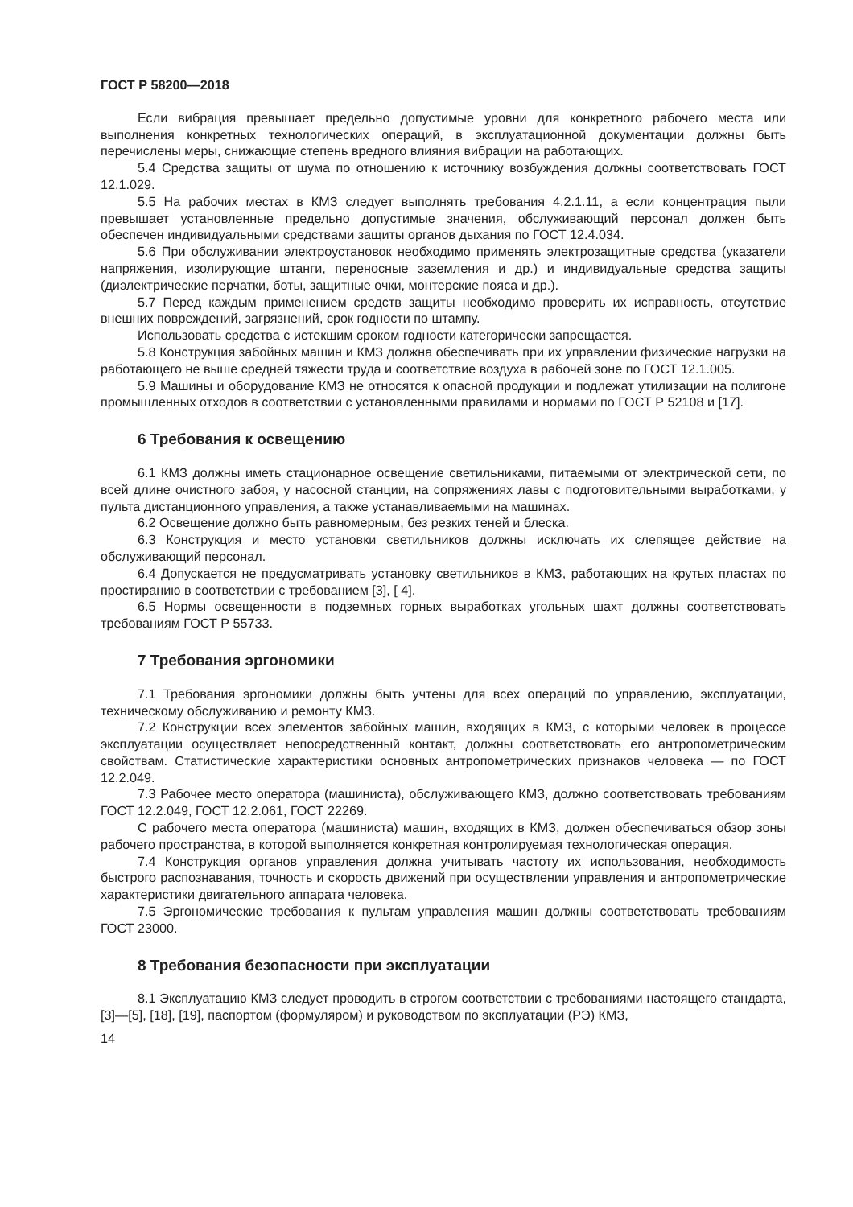ГОСТ Р 58200—2018
Если вибрация превышает предельно допустимые уровни для конкретного рабочего места или выполнения конкретных технологических операций, в эксплуатационной документации должны быть перечислены меры, снижающие степень вредного влияния вибрации на работающих.
5.4 Средства защиты от шума по отношению к источнику возбуждения должны соответствовать ГОСТ 12.1.029.
5.5 На рабочих местах в КМЗ следует выполнять требования 4.2.1.11, а если концентрация пыли превышает установленные предельно допустимые значения, обслуживающий персонал должен быть обеспечен индивидуальными средствами защиты органов дыхания по ГОСТ 12.4.034.
5.6 При обслуживании электроустановок необходимо применять электрозащитные средства (указатели напряжения, изолирующие штанги, переносные заземления и др.) и индивидуальные средства защиты (диэлектрические перчатки, боты, защитные очки, монтерские пояса и др.).
5.7 Перед каждым применением средств защиты необходимо проверить их исправность, отсутствие внешних повреждений, загрязнений, срок годности по штампу.
Использовать средства с истекшим сроком годности категорически запрещается.
5.8 Конструкция забойных машин и КМЗ должна обеспечивать при их управлении физические нагрузки на работающего не выше средней тяжести труда и соответствие воздуха в рабочей зоне по ГОСТ 12.1.005.
5.9 Машины и оборудование КМЗ не относятся к опасной продукции и подлежат утилизации на полигоне промышленных отходов в соответствии с установленными правилами и нормами по ГОСТ Р 52108 и [17].
6 Требования к освещению
6.1 КМЗ должны иметь стационарное освещение светильниками, питаемыми от электрической сети, по всей длине очистного забоя, у насосной станции, на сопряжениях лавы с подготовительными выработками, у пульта дистанционного управления, а также устанавливаемыми на машинах.
6.2 Освещение должно быть равномерным, без резких теней и блеска.
6.3 Конструкция и место установки светильников должны исключать их слепящее действие на обслуживающий персонал.
6.4 Допускается не предусматривать установку светильников в КМЗ, работающих на крутых пластах по простиранию в соответствии с требованием [3], [ 4].
6.5 Нормы освещенности в подземных горных выработках угольных шахт должны соответствовать требованиям ГОСТ Р 55733.
7 Требования эргономики
7.1 Требования эргономики должны быть учтены для всех операций по управлению, эксплуатации, техническому обслуживанию и ремонту КМЗ.
7.2 Конструкции всех элементов забойных машин, входящих в КМЗ, с которыми человек в процессе эксплуатации осуществляет непосредственный контакт, должны соответствовать его антропометрическим свойствам. Статистические характеристики основных антропометрических признаков человека — по ГОСТ 12.2.049.
7.3 Рабочее место оператора (машиниста), обслуживающего КМЗ, должно соответствовать требованиям ГОСТ 12.2.049, ГОСТ 12.2.061, ГОСТ 22269.
С рабочего места оператора (машиниста) машин, входящих в КМЗ, должен обеспечиваться обзор зоны рабочего пространства, в которой выполняется конкретная контролируемая технологическая операция.
7.4 Конструкция органов управления должна учитывать частоту их использования, необходимость быстрого распознавания, точность и скорость движений при осуществлении управления и антропометрические характеристики двигательного аппарата человека.
7.5 Эргономические требования к пультам управления машин должны соответствовать требованиям ГОСТ 23000.
8 Требования безопасности при эксплуатации
8.1 Эксплуатацию КМЗ следует проводить в строгом соответствии с требованиями настоящего стандарта, [3]—[5], [18], [19], паспортом (формуляром) и руководством по эксплуатации (РЭ) КМЗ,
14